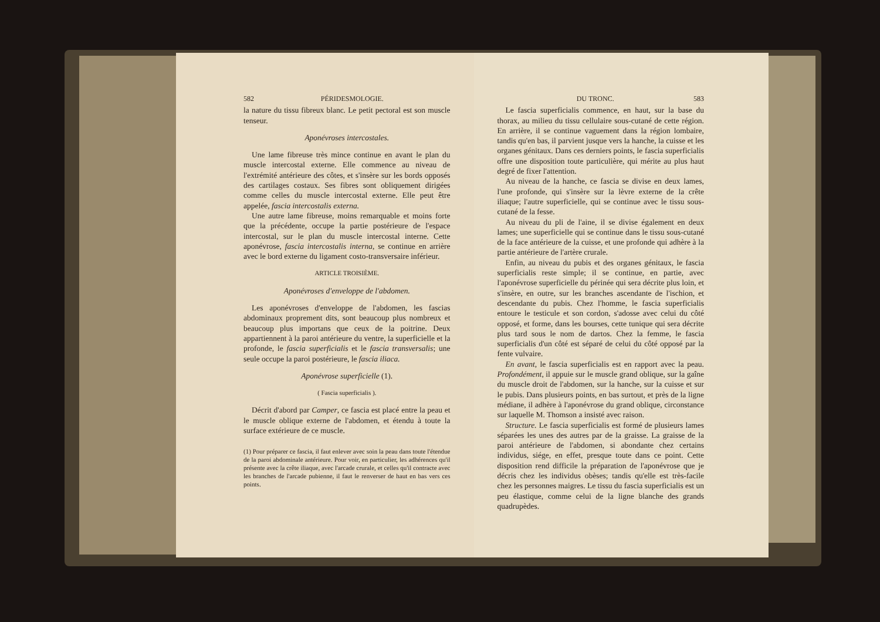582 PÉRIDESMOLOGIE.
la nature du tissu fibreux blanc. Le petit pectoral est son muscle tenseur.
Aponévroses intercostales.
Une lame fibreuse très mince continue en avant le plan du muscle intercostal externe. Elle commence au niveau de l'extrémité antérieure des côtes, et s'insère sur les bords opposés des cartilages costaux. Ses fibres sont obliquement dirigées comme celles du muscle intercostal externe. Elle peut être appelée, fascia intercostalis externa.
Une autre lame fibreuse, moins remarquable et moins forte que la précédente, occupe la partie postérieure de l'espace intercostal, sur le plan du muscle intercostal interne. Cette aponévrose, fascia intercostalis interna, se continue en arrière avec le bord externe du ligament costo-transversaire inférieur.
ARTICLE TROISIÈME.
Aponévroses d'enveloppe de l'abdomen.
Les aponévroses d'enveloppe de l'abdomen, les fascias abdominaux proprement dits, sont beaucoup plus nombreux et beaucoup plus importans que ceux de la poitrine. Deux appartiennent à la paroi antérieure du ventre, la superficielle et la profonde, le fascia superficialis et le fascia transversalis; une seule occupe la paroi postérieure, le fascia iliaca.
Aponévrose superficielle (1).
( Fascia superficialis ).
Décrit d'abord par Camper, ce fascia est placé entre la peau et le muscle oblique externe de l'abdomen, et étendu à toute la surface extérieure de ce muscle.
(1) Pour préparer ce fascia, il faut enlever avec soin la peau dans toute l'étendue de la paroi abdominale antérieure. Pour voir, en particulier, les adhérences qu'il présente avec la crête iliaque, avec l'arcade crurale, et celles qu'il contracte avec les branches de l'arcade pubienne, il faut le renverser de haut en bas vers ces points.
DU TRONC. 583
Le fascia superficialis commence, en haut, sur la base du thorax, au milieu du tissu cellulaire sous-cutané de cette région. En arrière, il se continue vaguement dans la région lombaire, tandis qu'en bas, il parvient jusque vers la hanche, la cuisse et les organes génitaux. Dans ces derniers points, le fascia superficialis offre une disposition toute particulière, qui mérite au plus haut degré de fixer l'attention.
Au niveau de la hanche, ce fascia se divise en deux lames, l'une profonde, qui s'insère sur la lèvre externe de la crête iliaque; l'autre superficielle, qui se continue avec le tissu sous-cutané de la fesse.
Au niveau du pli de l'aine, il se divise également en deux lames; une superficielle qui se continue dans le tissu sous-cutané de la face antérieure de la cuisse, et une profonde qui adhère à la partie antérieure de l'artère crurale.
Enfin, au niveau du pubis et des organes génitaux, le fascia superficialis reste simple; il se continue, en partie, avec l'aponévrose superficielle du périnée qui sera décrite plus loin, et s'insère, en outre, sur les branches ascendante de l'ischion, et descendante du pubis. Chez l'homme, le fascia superficialis entoure le testicule et son cordon, s'adosse avec celui du côté opposé, et forme, dans les bourses, cette tunique qui sera décrite plus tard sous le nom de dartos. Chez la femme, le fascia superficialis d'un côté est séparé de celui du côté opposé par la fente vulvaire.
En avant, le fascia superficialis est en rapport avec la peau. Profondément, il appuie sur le muscle grand oblique, sur la gaîne du muscle droit de l'abdomen, sur la hanche, sur la cuisse et sur le pubis. Dans plusieurs points, en bas surtout, et près de la ligne médiane, il adhère à l'aponévrose du grand oblique, circonstance sur laquelle M. Thomson a insisté avec raison.
Structure. Le fascia superficialis est formé de plusieurs lames séparées les unes des autres par de la graisse. La graisse de la paroi antérieure de l'abdomen, si abondante chez certains individus, siége, en effet, presque toute dans ce point. Cette disposition rend difficile la préparation de l'aponévrose que je décris chez les individus obèses; tandis qu'elle est très-facile chez les personnes maigres. Le tissu du fascia superficialis est un peu élastique, comme celui de la ligne blanche des grands quadrupèdes.